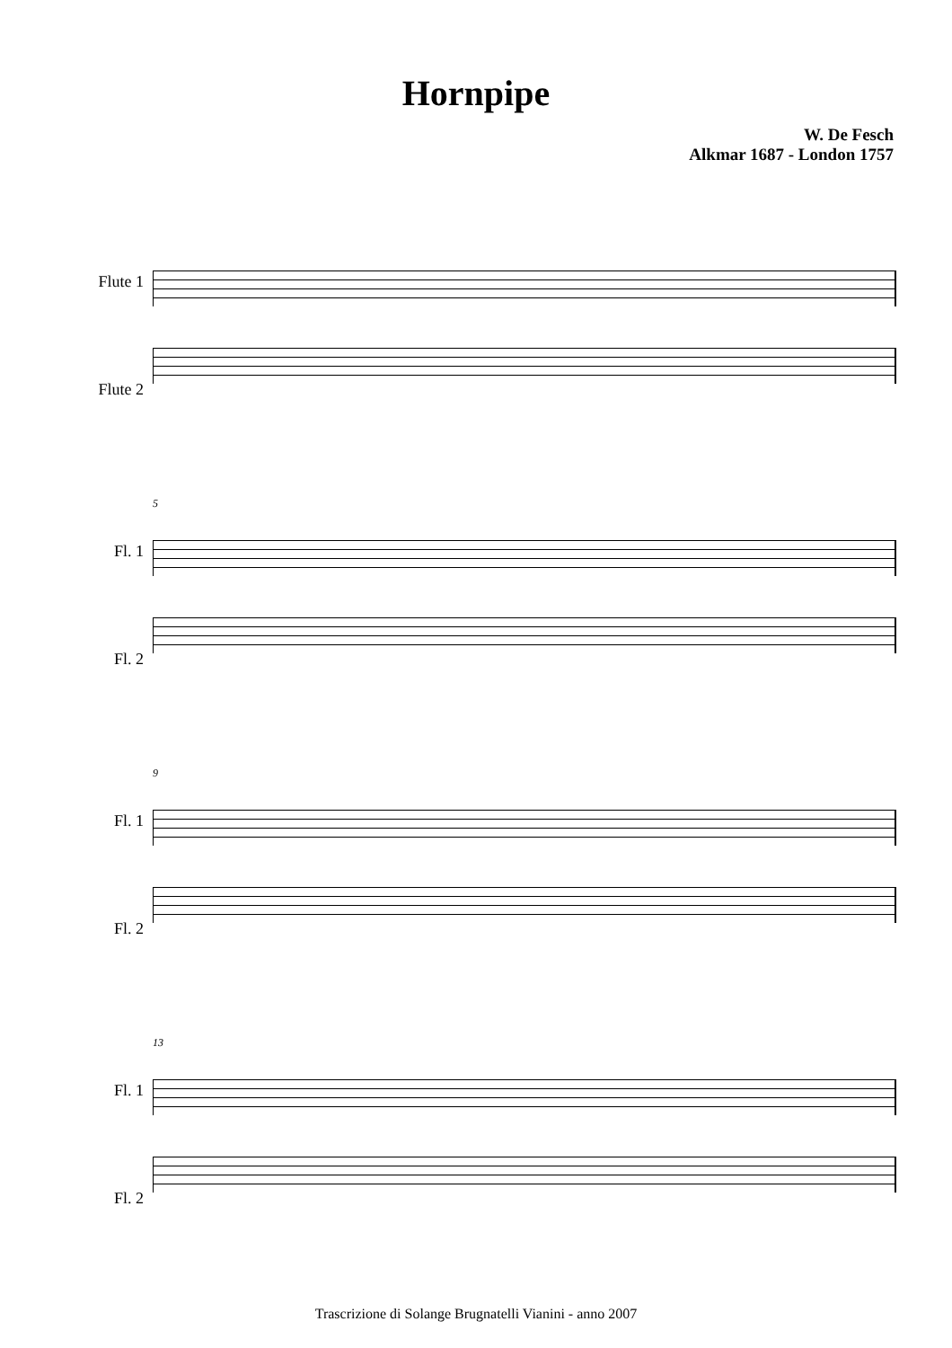Hornpipe
W. De Fesch
Alkmar 1687 - London 1757
Flute 1
Flute 2
Fl. 1
Fl. 2
5
Fl. 1
Fl. 2
9
Fl. 1
Fl. 2
13
Trascrizione di Solange Brugnatelli Vianini - anno 2007